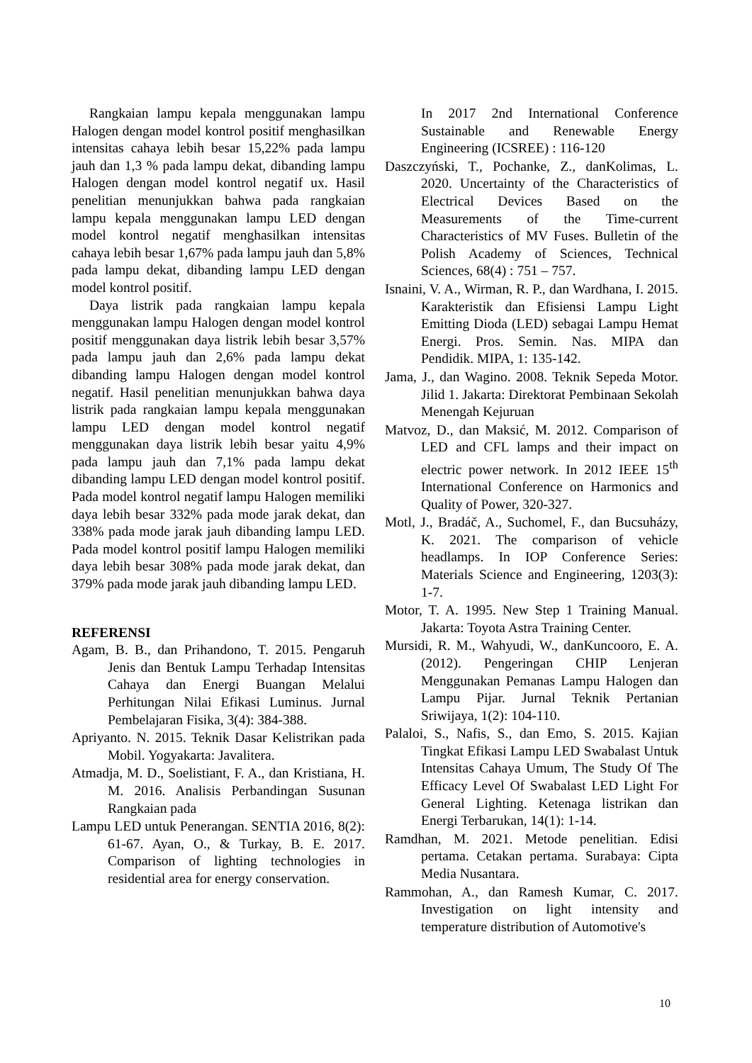Rangkaian lampu kepala menggunakan lampu Halogen dengan model kontrol positif menghasilkan intensitas cahaya lebih besar 15,22% pada lampu jauh dan 1,3 % pada lampu dekat, dibanding lampu Halogen dengan model kontrol negatif ux. Hasil penelitian menunjukkan bahwa pada rangkaian lampu kepala menggunakan lampu LED dengan model kontrol negatif menghasilkan intensitas cahaya lebih besar 1,67% pada lampu jauh dan 5,8% pada lampu dekat, dibanding lampu LED dengan model kontrol positif.
Daya listrik pada rangkaian lampu kepala menggunakan lampu Halogen dengan model kontrol positif menggunakan daya listrik lebih besar 3,57% pada lampu jauh dan 2,6% pada lampu dekat dibanding lampu Halogen dengan model kontrol negatif. Hasil penelitian menunjukkan bahwa daya listrik pada rangkaian lampu kepala menggunakan lampu LED dengan model kontrol negatif menggunakan daya listrik lebih besar yaitu 4,9% pada lampu jauh dan 7,1% pada lampu dekat dibanding lampu LED dengan model kontrol positif. Pada model kontrol negatif lampu Halogen memiliki daya lebih besar 332% pada mode jarak dekat, dan 338% pada mode jarak jauh dibanding lampu LED. Pada model kontrol positif lampu Halogen memiliki daya lebih besar 308% pada mode jarak dekat, dan 379% pada mode jarak jauh dibanding lampu LED.
REFERENSI
Agam, B. B., dan Prihandono, T. 2015. Pengaruh Jenis dan Bentuk Lampu Terhadap Intensitas Cahaya dan Energi Buangan Melalui Perhitungan Nilai Efikasi Luminus. Jurnal Pembelajaran Fisika, 3(4): 384-388.
Apriyanto. N. 2015. Teknik Dasar Kelistrikan pada Mobil. Yogyakarta: Javalitera.
Atmadja, M. D., Soelistiant, F. A., dan Kristiana, H. M. 2016. Analisis Perbandingan Susunan Rangkaian pada
Lampu LED untuk Penerangan. SENTIA 2016, 8(2): 61-67. Ayan, O., & Turkay, B. E. 2017. Comparison of lighting technologies in residential area for energy conservation.
In 2017 2nd International Conference Sustainable and Renewable Energy Engineering (ICSREE) : 116-120
Daszczyński, T., Pochanke, Z., danKolimas, L. 2020. Uncertainty of the Characteristics of Electrical Devices Based on the Measurements of the Time-current Characteristics of MV Fuses. Bulletin of the Polish Academy of Sciences, Technical Sciences, 68(4) : 751 – 757.
Isnaini, V. A., Wirman, R. P., dan Wardhana, I. 2015. Karakteristik dan Efisiensi Lampu Light Emitting Dioda (LED) sebagai Lampu Hemat Energi. Pros. Semin. Nas. MIPA dan Pendidik. MIPA, 1: 135-142.
Jama, J., dan Wagino. 2008. Teknik Sepeda Motor. Jilid 1. Jakarta: Direktorat Pembinaan Sekolah Menengah Kejuruan
Matvoz, D., dan Maksić, M. 2012. Comparison of LED and CFL lamps and their impact on electric power network. In 2012 IEEE 15<sup>th</sup> International Conference on Harmonics and Quality of Power, 320-327.
Motl, J., Bradáč, A., Suchomel, F., dan Bucsuházy, K. 2021. The comparison of vehicle headlamps. In IOP Conference Series: Materials Science and Engineering, 1203(3): 1-7.
Motor, T. A. 1995. New Step 1 Training Manual. Jakarta: Toyota Astra Training Center.
Mursidi, R. M., Wahyudi, W., danKuncooro, E. A. (2012). Pengeringan CHIP Lenjeran Menggunakan Pemanas Lampu Halogen dan Lampu Pijar. Jurnal Teknik Pertanian Sriwijaya, 1(2): 104-110.
Palaloi, S., Nafis, S., dan Emo, S. 2015. Kajian Tingkat Efikasi Lampu LED Swabalast Untuk Intensitas Cahaya Umum, The Study Of The Efficacy Level Of Swabalast LED Light For General Lighting. Ketenaga listrikan dan Energi Terbarukan, 14(1): 1-14.
Ramdhan, M. 2021. Metode penelitian. Edisi pertama. Cetakan pertama. Surabaya: Cipta Media Nusantara.
Rammohan, A., dan Ramesh Kumar, C. 2017. Investigation on light intensity and temperature distribution of Automotive's
10